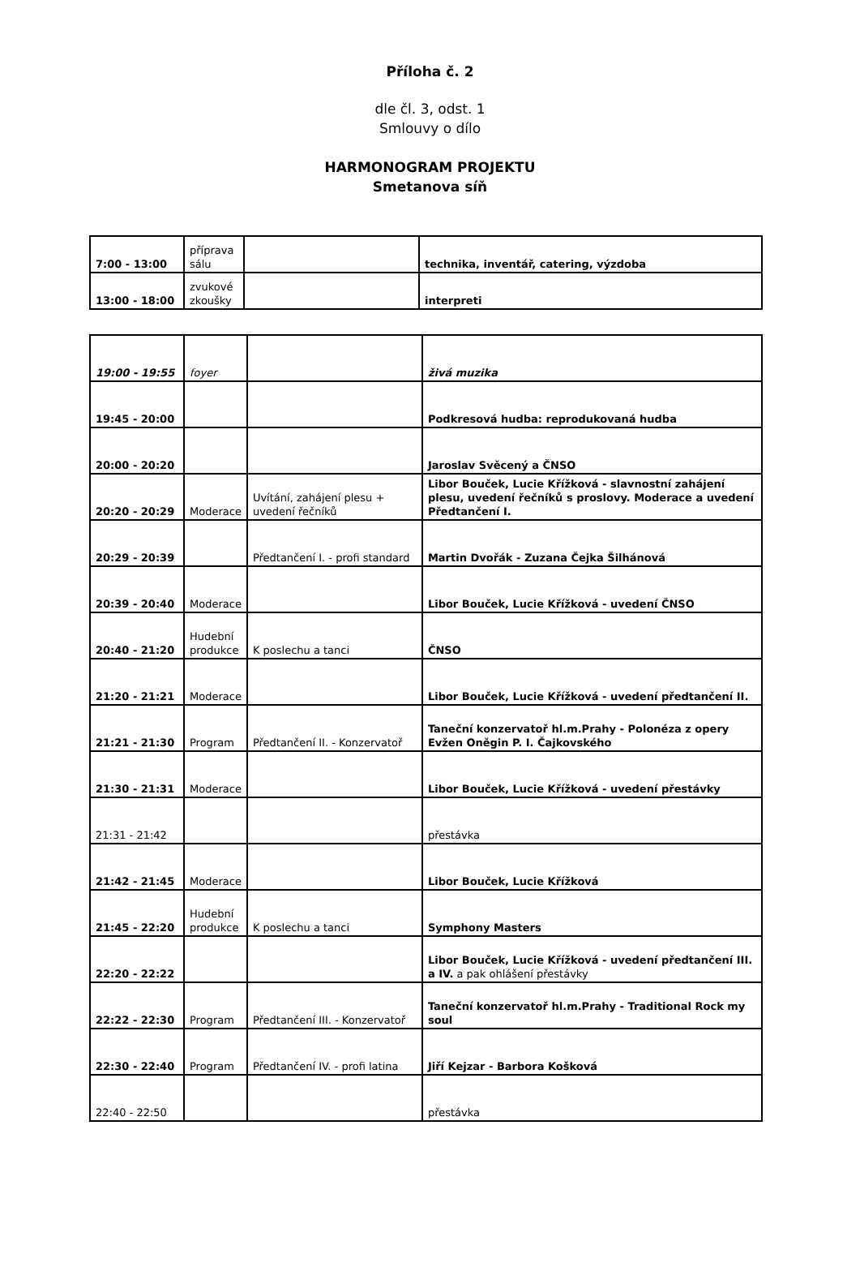Příloha č. 2
dle čl. 3, odst. 1
Smlouvy o dílo
HARMONOGRAM PROJEKTU
Smetanova síň
| 7:00 - 13:00 | příprava sálu | | technika, inventář, catering, výzdoba |
| 13:00 - 18:00 | zvukové zkoušky | | interpreti |
| 19:00 - 19:55 | foyer | | živá muzika |
| 19:45 - 20:00 | | | Podkresová hudba: reprodukovaná hudba |
| 20:00 - 20:20 | | | Jaroslav Svěcený a ČNSO |
| 20:20 - 20:29 | Moderace | Uvítání, zahájení plesu + uvedení řečníků | Libor Bouček, Lucie Křížková - slavnostní zahájení plesu, uvedení řečníků s proslovy. Moderace a uvedení Předtančení I. |
| 20:29 - 20:39 | | Předtančení I. - profi standard | Martin Dvořák - Zuzana Čejka Šilhánová |
| 20:39 - 20:40 | Moderace | | Libor Bouček, Lucie Křížková - uvedení ČNSO |
| 20:40 - 21:20 | Hudební produkce | K poslechu a tanci | ČNSO |
| 21:20 - 21:21 | Moderace | | Libor Bouček, Lucie Křížková - uvedení předtančení II. |
| 21:21 - 21:30 | Program | Předtančení II. - Konzervatoř | Taneční konzervatoř hl.m.Prahy - Polonéza z opery Evžen Oněgin P. I. Čajkovského |
| 21:30 - 21:31 | Moderace | | Libor Bouček, Lucie Křížková - uvedení přestávky |
| 21:31 - 21:42 | | | přestávka |
| 21:42 - 21:45 | Moderace | | Libor Bouček, Lucie Křížková |
| 21:45 - 22:20 | Hudební produkce | K poslechu a tanci | Symphony Masters |
| 22:20 - 22:22 | | | Libor Bouček, Lucie Křížková - uvedení předtančení III. a IV. a pak ohlášení přestávky |
| 22:22 - 22:30 | Program | Předtančení III. - Konzervatoř | Taneční konzervatoř hl.m.Prahy - Traditional Rock my soul |
| 22:30 - 22:40 | Program | Předtančení IV. - profi latina | Jiří Kejzar - Barbora Košková |
| 22:40 - 22:50 | | | přestávka |